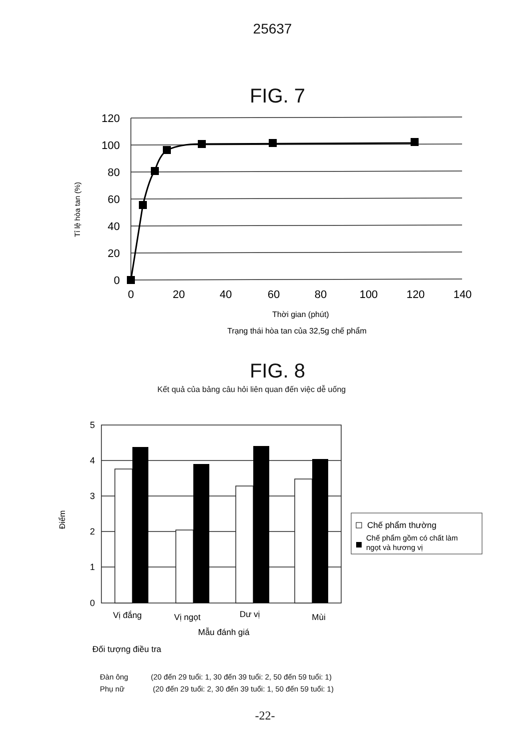25637
FIG. 7
120
100
80
60
40
20
0
0
20
40
60
80
100
120
140
Tỉ lệ hòa tan (%)
Thời gian (phút)
Trạng thái hòa tan của 32,5g chế phẩm
FIG. 8
Kết quả của bảng câu hỏi liên quan đến việc dễ uống
5
4
3
2
1
0
Vị đắng
Vị ngọt
Dư vị
Mùi
Mẫu đánh giá
Điểm
Chế phẩm thường
Chế phẩm gồm có chất làm
ngọt và hương vị
Đối tượng điều tra
Đàn ông (20 đến 29 tuổi: 1, 30 đến 39 tuổi: 2, 50 đến 59 tuổi: 1)
Phụ nữ (20 đến 29 tuổi: 2, 30 đến 39 tuổi: 1, 50 đến 59 tuổi: 1)
-22-